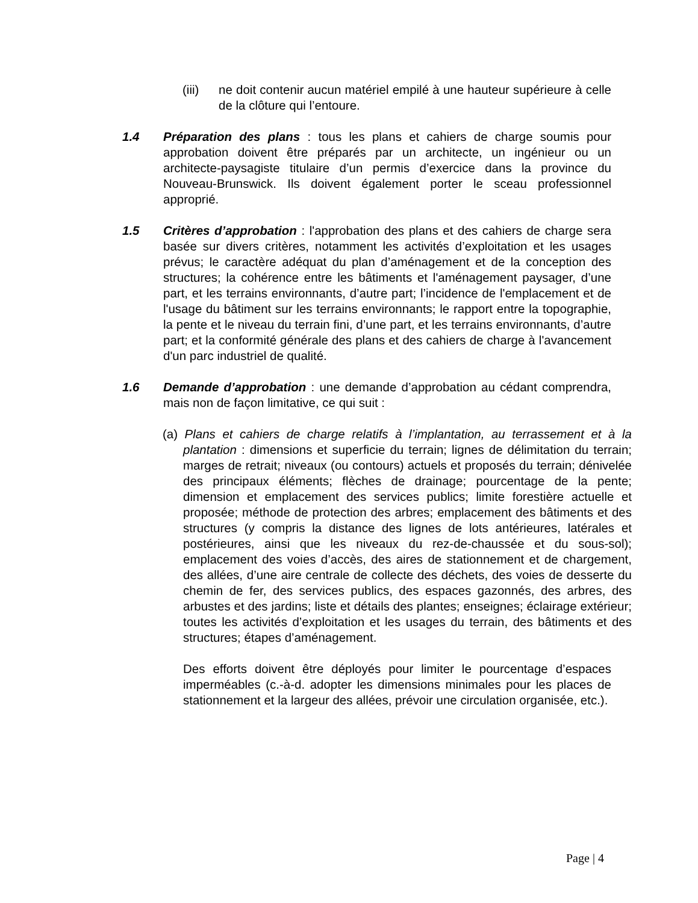(iii)
ne doit contenir aucun matériel empilé à une hauteur supérieure à celle de la clôture qui l’entoure.
1.4 Préparation des plans : tous les plans et cahiers de charge soumis pour approbation doivent être préparés par un architecte, un ingénieur ou un architecte-paysagiste titulaire d’un permis d’exercice dans la province du Nouveau-Brunswick. Ils doivent également porter le sceau professionnel approprié.
1.5 Critères d’approbation : l'approbation des plans et des cahiers de charge sera basée sur divers critères, notamment les activités d’exploitation et les usages prévus; le caractère adéquat du plan d’aménagement et de la conception des structures; la cohérence entre les bâtiments et l'aménagement paysager, d’une part, et les terrains environnants, d’autre part; l’incidence de l'emplacement et de l'usage du bâtiment sur les terrains environnants; le rapport entre la topographie, la pente et le niveau du terrain fini, d’une part, et les terrains environnants, d’autre part; et la conformité générale des plans et des cahiers de charge à l'avancement d'un parc industriel de qualité.
1.6 Demande d’approbation : une demande d’approbation au cédant comprendra, mais non de façon limitative, ce qui suit :
(a) Plans et cahiers de charge relatifs à l’implantation, au terrassement et à la plantation : dimensions et superficie du terrain; lignes de délimitation du terrain; marges de retrait; niveaux (ou contours) actuels et proposés du terrain; dénivelée des principaux éléments; flèches de drainage; pourcentage de la pente; dimension et emplacement des services publics; limite forestière actuelle et proposée; méthode de protection des arbres; emplacement des bâtiments et des structures (y compris la distance des lignes de lots antérieures, latérales et postérieures, ainsi que les niveaux du rez-de-chaussée et du sous-sol); emplacement des voies d’accès, des aires de stationnement et de chargement, des allées, d’une aire centrale de collecte des déchets, des voies de desserte du chemin de fer, des services publics, des espaces gazonnés, des arbres, des arbustes et des jardins; liste et détails des plantes; enseignes; éclairage extérieur; toutes les activités d’exploitation et les usages du terrain, des bâtiments et des structures; étapes d’aménagement.
Des efforts doivent être déployés pour limiter le pourcentage d’espaces imperméables (c.-à-d. adopter les dimensions minimales pour les places de stationnement et la largeur des allées, prévoir une circulation organisée, etc.).
Page | 4